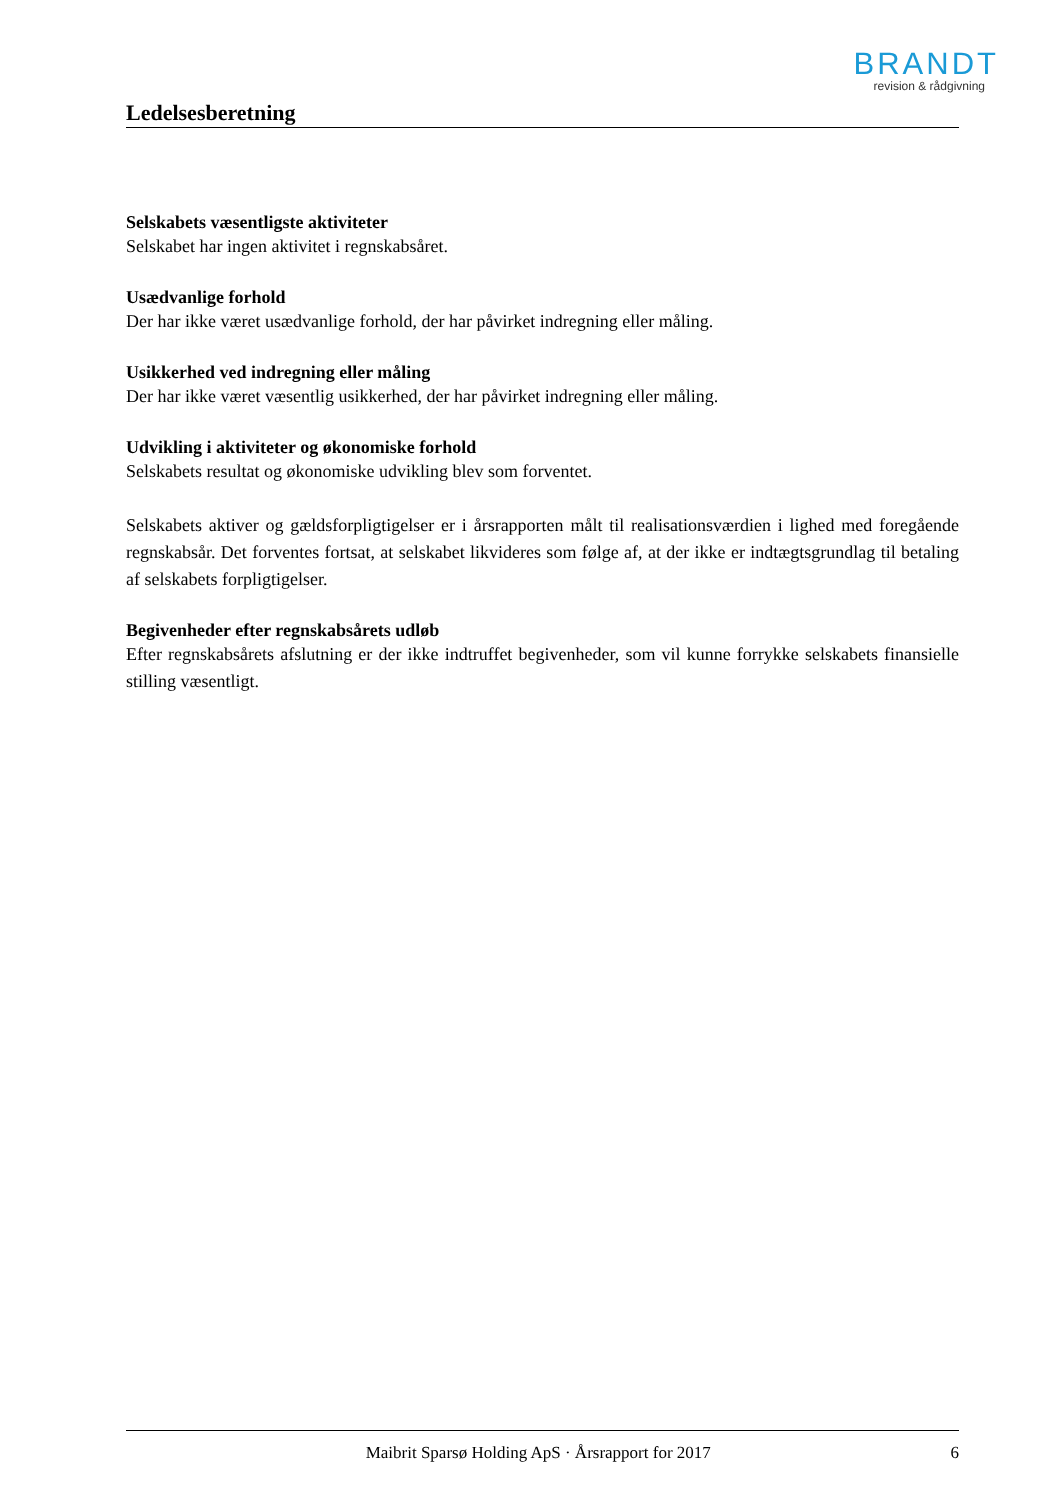BRANDT
revision & rådgivning
Ledelsesberetning
Selskabets væsentligste aktiviteter
Selskabet har ingen aktivitet i regnskabsåret.
Usædvanlige forhold
Der har ikke været usædvanlige forhold, der har påvirket indregning eller måling.
Usikkerhed ved indregning eller måling
Der har ikke været væsentlig usikkerhed, der har påvirket indregning eller måling.
Udvikling i aktiviteter og økonomiske forhold
Selskabets resultat og økonomiske udvikling blev som forventet.
Selskabets aktiver og gældsforpligtigelser er i årsrapporten målt til realisationsværdien i lighed med foregående regnskabsår. Det forventes fortsat, at selskabet likvideres som følge af, at der ikke er indtægtsgrundlag til betaling af selskabets forpligtigelser.
Begivenheder efter regnskabsårets udløb
Efter regnskabsårets afslutning er der ikke indtruffet begivenheder, som vil kunne forrykke selskabets finansielle stilling væsentligt.
Maibrit Sparsø Holding ApS · Årsrapport for 2017 6